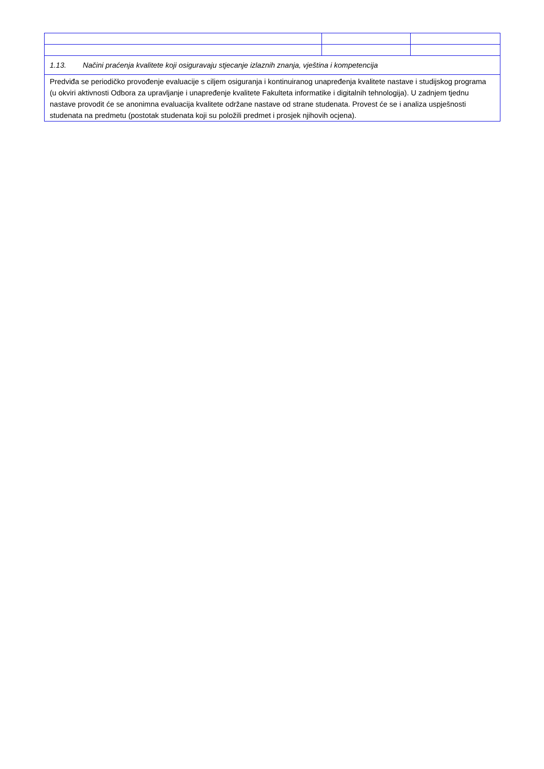| 1.13. Načini praćenja kvalitete koji osiguravaju stjecanje izlaznih znanja, vještina i kompetencija | | |
| Predviđa se periodičko provođenje evaluacije s ciljem osiguranja i kontinuiranog unapređenja kvalitete nastave i studijskog programa (u okviri aktivnosti Odbora za upravljanje i unapređenje kvalitete Fakulteta informatike i digitalnih tehnologija). U zadnjem tjednu nastave provodit će se anonimna evaluacija kvalitete održane nastave od strane studenata. Provest će se i analiza uspješnosti studenata na predmetu (postotak studenata koji su položili predmet i prosjek njihovih ocjena). | | |